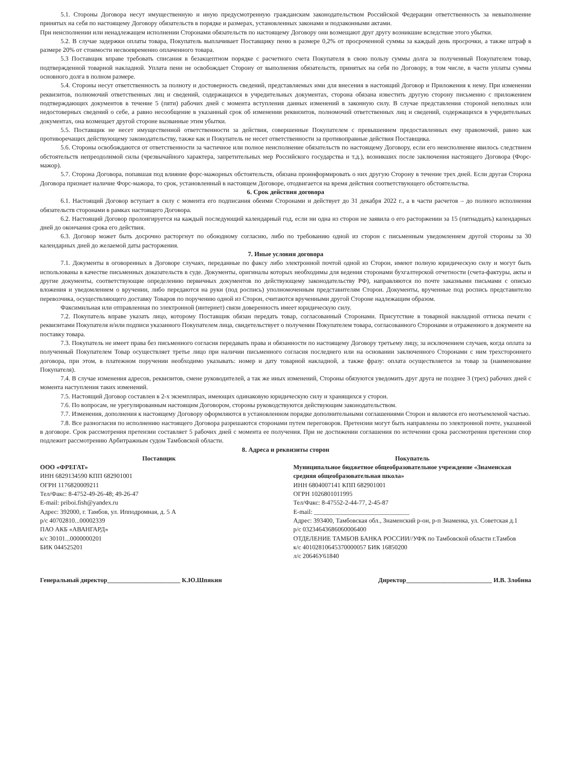5.1. Стороны Договора несут имущественную и иную предусмотренную гражданским законодательством Российской Федерации ответственность за невыполнение принятых на себя по настоящему Договору обязательств в порядке и размерах, установленных законами и подзаконными актами.
При неисполнении или ненадлежащем исполнении Сторонами обязательств по настоящему Договору они возмещают друг другу возникшие вследствие этого убытки.
5.2. В случае задержки оплаты товара, Покупатель выплачивает Поставщику пеню в размере 0,2% от просроченной суммы за каждый день просрочки, а также штраф в размере 20% от стоимости несвоевременно оплаченного товара.
5.3 Поставщик вправе требовать списания в безакцептном порядке с расчетного счета Покупателя в свою пользу суммы долга за полученный Покупателем товар, подтвержденной товарной накладной. Уплата пени не освобождает Сторону от выполнения обязательств, принятых на себя по Договору, в том числе, в части уплаты суммы основного долга в полном размере.
5.4. Стороны несут ответственность за полноту и достоверность сведений, представляемых ими для внесения в настоящий Договор и Приложения к нему. При изменении реквизитов, полномочий ответственных лиц и сведений, содержащихся в учредительных документах, сторона обязана известить другую сторону письменно с приложением подтверждающих документов в течение 5 (пяти) рабочих дней с момента вступления данных изменений в законную силу. В случае представления стороной неполных или недостоверных сведений о себе, а равно несообщение в указанный срок об изменении реквизитов, полномочий ответственных лиц и сведений, содержащихся в учредительных документах, она возмещает другой стороне вызванные этим убытки.
5.5. Поставщик не несет имущественной ответственности за действия, совершенные Покупателем с превышением предоставленных ему правомочий, равно как противоречащих действующему законодательству, также как и Покупатель не несет ответственности за противоправные действия Поставщика.
5.6. Стороны освобождаются от ответственности за частичное или полное неисполнение обязательств по настоящему Договору, если его неисполнение явилось следствием обстоятельств непреодолимой силы (чрезвычайного характера, запретительных мер Российского государства и т.д.), возникших после заключения настоящего Договора (Форс-мажор).
5.7. Сторона Договора, попавшая под влияние форс-мажорных обстоятельств, обязана проинформировать о них другую Сторону в течение трех дней. Если другая Сторона Договора признает наличие Форс-мажора, то срок, установленный в настоящем Договоре, отодвигается на время действия соответствующего обстоятельства.
6. Срок действия договора
6.1. Настоящий Договор вступает в силу с момента его подписания обеими Сторонами и действует до 31 декабря 2022 г., а в части расчетов – до полного исполнения обязательств сторонами в рамках настоящего Договора.
6.2. Настоящий Договор пролонгируется на каждый последующий календарный год, если ни одна из сторон не заявила о его расторжении за 15 (пятнадцать) календарных дней до окончания срока его действия.
6.3. Договор может быть досрочно расторгнут по обоюдному согласию, либо по требованию одной из сторон с письменным уведомлением другой стороны за 30 календарных дней до желаемой даты расторжения.
7. Иные условия договора
7.1. Документы в оговоренных в Договоре случаях, переданные по факсу либо электронной почтой одной из Сторон, имеют полную юридическую силу и могут быть использованы в качестве письменных доказательств в суде. Документы, оригиналы которых необходимы для ведения сторонами бухгалтерской отчетности (счета-фактуры, акты и другие документы, соответствующие определению первичных документов по действующему законодательству РФ), направляются по почте заказными письмами с описью вложения и уведомлением о вручении, либо передаются на руки (под роспись) уполномоченным представителям Сторон. Документы, врученные под роспись представителю перевозчика, осуществляющего доставку Товаров по поручению одной из Сторон, считаются врученными другой Стороне надлежащим образом.
Факсимильная или отправленная по электронной (интернет) связи доверенность имеет юридическую силу.
7.2. Покупатель вправе указать лицо, которому Поставщик обязан передать товар, согласованный Сторонами. Присутствие в товарной накладной оттиска печати с реквизитами Покупателя и/или подписи указанного Покупателем лица, свидетельствует о получении Покупателем товара, согласованного Сторонами и отраженного в документе на поставку товара.
7.3. Покупатель не имеет права без письменного согласия передавать права и обязанности по настоящему Договору третьему лицу, за исключением случаев, когда оплата за полученный Покупателем Товар осуществляет третье лицо при наличии письменного согласия последнего или на основании заключенного Сторонами с ним трехстороннего договора, при этом, в платежном поручении необходимо указывать: номер и дату товарной накладной, а также фразу: оплата осуществляется за товар за (наименование Покупателя).
7.4. В случае изменения адресов, реквизитов, смене руководителей, а так же иных изменений, Стороны обязуются уведомить друг друга не позднее 3 (трех) рабочих дней с момента наступления таких изменений.
7.5. Настоящий Договор составлен в 2-х экземплярах, имеющих одинаковую юридическую силу и хранящихся у сторон.
7.6. По вопросам, не урегулированным настоящим Договором, стороны руководствуются действующим законодательством.
7.7. Изменения, дополнения к настоящему Договору оформляются в установленном порядке дополнительными соглашениями Сторон и являются его неотъемлемой частью.
7.8. Все разногласия по исполнению настоящего Договора разрешаются сторонами путем переговоров. Претензии могут быть направлены по электронной почте, указанной в договоре. Срок рассмотрения претензии составляет 5 рабочих дней с момента ее получения. При не достижении соглашения по истечении срока рассмотрения претензии спор подлежит рассмотрению Арбитражным судом Тамбовской области.
8. Адреса и реквизиты сторон
Поставщик
ООО «ФРЕГАТ»
ИНН 6829134590 КПП 682901001
ОГРН 1176820009211
Тел/Факс: 8-4752-49-26-48; 49-26-47
E-mail: priboi.fish@yandex.ru
Адрес: 392000, г. Тамбов, ул. Ипподромная, д. 5 А
р/с 40702810...00002339
ПАО АКБ «АВАНГАРД»
к/с 30101...0000000201
БИК 044525201
Покупатель
Муниципальное бюджетное общеобразовательное учреждение «Знаменская средняя общеобразовательная школа»
ИНН 6804007141 КПП 682901001
ОГРН 1026801011995
Тел/Факс: 8-47552-2-44-77, 2-45-87
E-mail: ______________________________
Адрес: 393400, Тамбовская обл., Знаменский р-он, р-п Знаменка, ул. Советская д.1
р/с 03234643686060006400
ОТДЕЛЕНИЕ ТАМБОВ БАНКА РОССИИ//УФК по Тамбовской области г.Тамбов
к/с 40102810645370000057 БИК 16850200
л/с 20646У61840
Генеральный директор_______________________ К.Ю.Шпякин Директор___________________________ И.В. Злобина